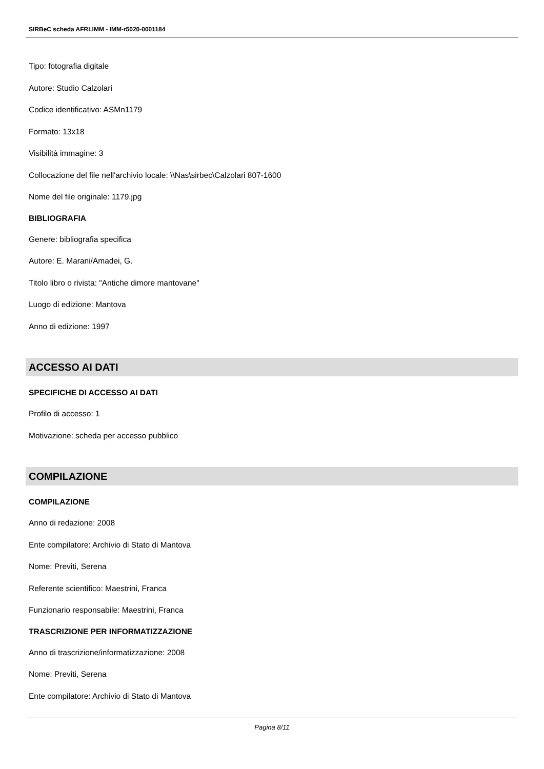SIRBeC scheda AFRLIMM - IMM-r5020-0001184
Tipo: fotografia digitale
Autore: Studio Calzolari
Codice identificativo: ASMn1179
Formato: 13x18
Visibilità immagine: 3
Collocazione del file nell'archivio locale: \\Nas\sirbec\Calzolari 807-1600
Nome del file originale: 1179.jpg
BIBLIOGRAFIA
Genere: bibliografia specifica
Autore: E. Marani/Amadei, G.
Titolo libro o rivista: "Antiche dimore mantovane"
Luogo di edizione: Mantova
Anno di edizione: 1997
ACCESSO AI DATI
SPECIFICHE DI ACCESSO AI DATI
Profilo di accesso: 1
Motivazione: scheda per accesso pubblico
COMPILAZIONE
COMPILAZIONE
Anno di redazione: 2008
Ente compilatore: Archivio di Stato di Mantova
Nome: Previti, Serena
Referente scientifico: Maestrini, Franca
Funzionario responsabile: Maestrini, Franca
TRASCRIZIONE PER INFORMATIZZAZIONE
Anno di trascrizione/informatizzazione: 2008
Nome: Previti, Serena
Ente compilatore: Archivio di Stato di Mantova
Pagina 8/11